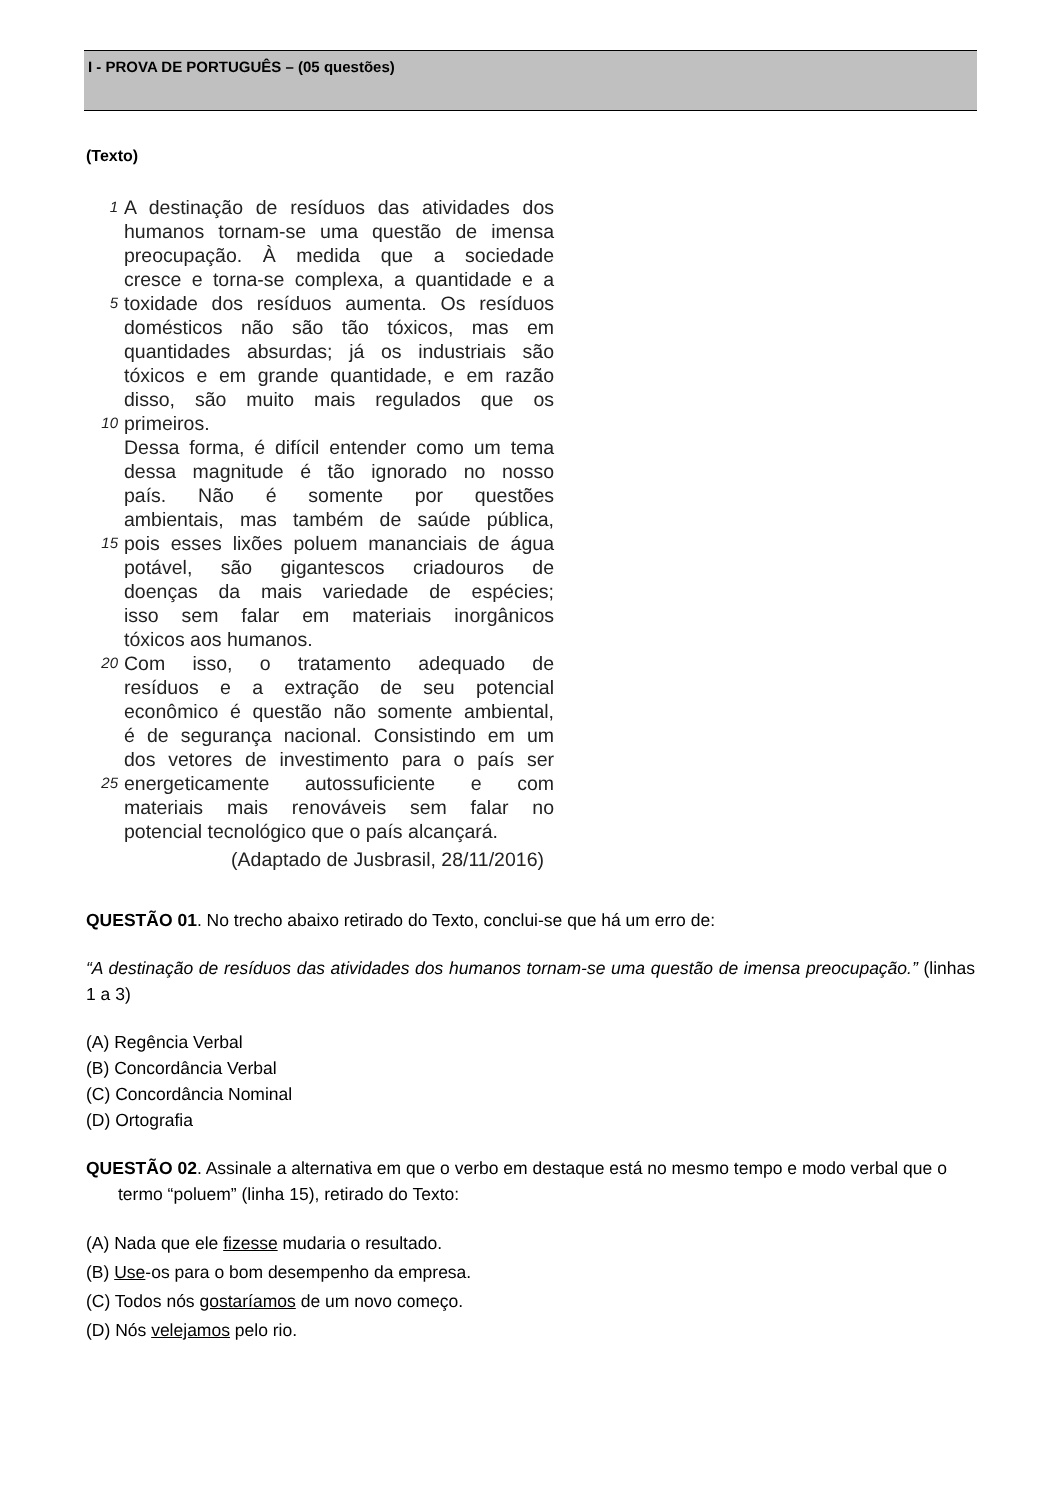I - PROVA DE PORTUGUÊS – (05 questões)
(Texto)
1 A destinação de resíduos das atividades dos
humanos tornam-se uma questão de imensa
preocupação. À medida que a sociedade
cresce e torna-se complexa, a quantidade e a
5 toxidade dos resíduos aumenta. Os resíduos
domésticos não são tão tóxicos, mas em
quantidades absurdas; já os industriais são
tóxicos e em grande quantidade, e em razão
disso, são muito mais regulados que os
10 primeiros.
Dessa forma, é difícil entender como um tema
dessa magnitude é tão ignorado no nosso
país. Não é somente por questões
ambientais, mas também de saúde pública,
15 pois esses lixões poluem mananciais de água
potável, são gigantescos criadouros de
doenças da mais variedade de espécies;
isso sem falar em materiais inorgânicos
tóxicos aos humanos.
20 Com isso, o tratamento adequado de
resíduos e a extração de seu potencial
econômico é questão não somente ambiental,
é de segurança nacional. Consistindo em um
dos vetores de investimento para o país ser
25 energeticamente autossuficiente e com
materiais mais renováveis sem falar no
potencial tecnológico que o país alcançará.
(Adaptado de Jusbrasil, 28/11/2016)
QUESTÃO 01. No trecho abaixo retirado do Texto, conclui-se que há um erro de:
“A destinação de resíduos das atividades dos humanos tornam-se uma questão de imensa preocupação.” (linhas 1 a 3)
(A) Regência Verbal
(B) Concordância Verbal
(C) Concordância Nominal
(D) Ortografia
QUESTÃO 02. Assinale a alternativa em que o verbo em destaque está no mesmo tempo e modo verbal que o termo “poluem” (linha 15), retirado do Texto:
(A) Nada que ele fizesse mudaria o resultado.
(B) Use-os para o bom desempenho da empresa.
(C) Todos nós gostaríamos de um novo começo.
(D) Nós velejamos pelo rio.